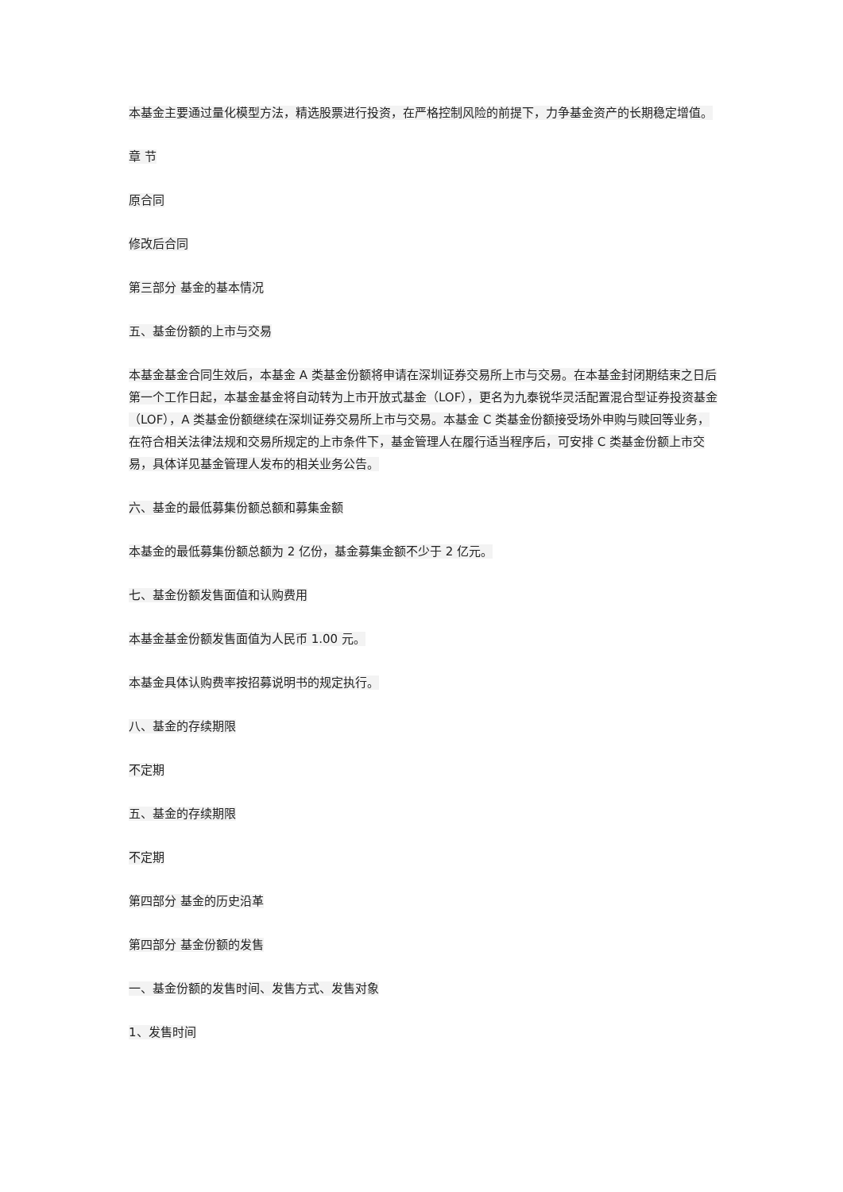本基金主要通过量化模型方法，精选股票进行投资，在严格控制风险的前提下，力争基金资产的长期稳定增值。
章 节
原合同
修改后合同
第三部分 基金的基本情况
五、基金份额的上市与交易
本基金基金合同生效后，本基金 A 类基金份额将申请在深圳证券交易所上市与交易。在本基金封闭期结束之日后第一个工作日起，本基金基金将自动转为上市开放式基金（LOF），更名为九泰锐华灵活配置混合型证券投资基金（LOF），A 类基金份额继续在深圳证券交易所上市与交易。本基金 C 类基金份额接受场外申购与赎回等业务，在符合相关法律法规和交易所规定的上市条件下，基金管理人在履行适当程序后，可安排 C 类基金份额上市交易，具体详见基金管理人发布的相关业务公告。
六、基金的最低募集份额总额和募集金额
本基金的最低募集份额总额为 2 亿份，基金募集金额不少于 2 亿元。
七、基金份额发售面值和认购费用
本基金基金份额发售面值为人民币 1.00 元。
本基金具体认购费率按招募说明书的规定执行。
八、基金的存续期限
不定期
五、基金的存续期限
不定期
第四部分 基金的历史沿革
第四部分 基金份额的发售
一、基金份额的发售时间、发售方式、发售对象
1、发售时间